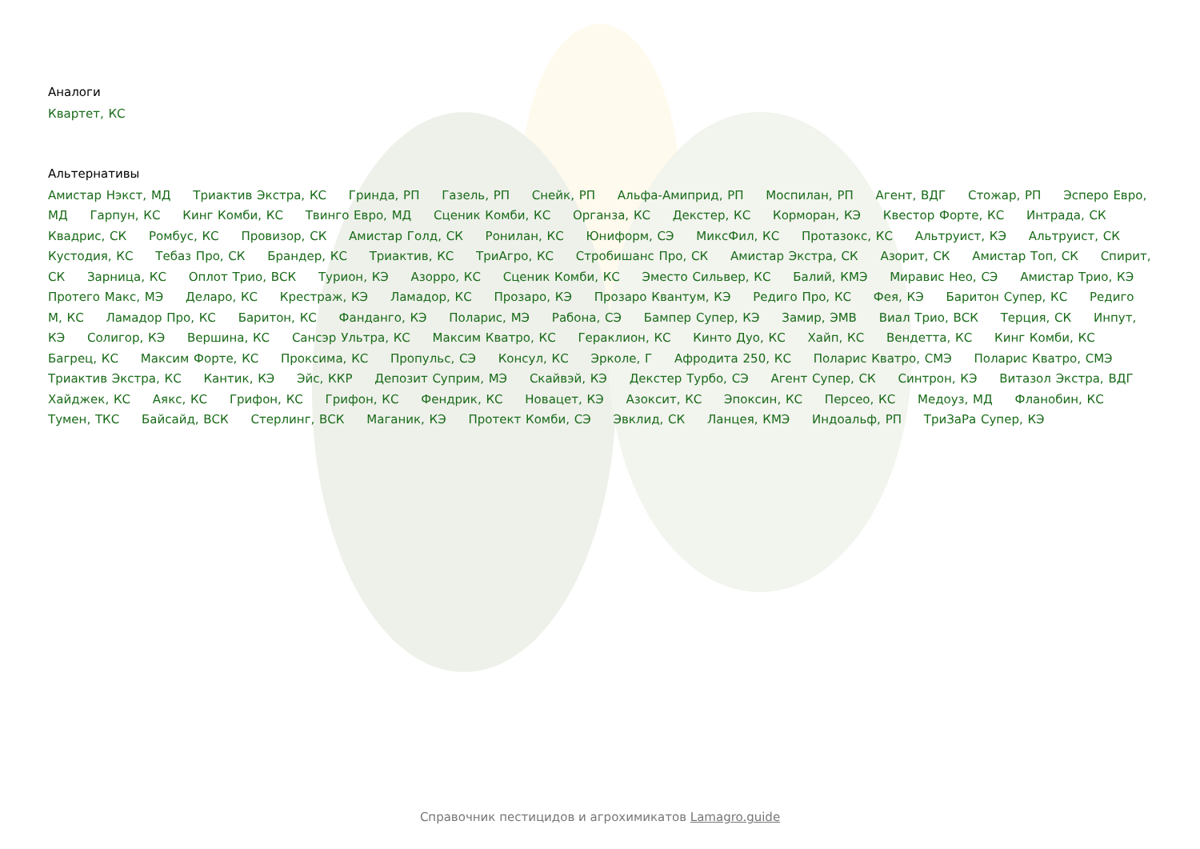Аналоги
Квартет, КС
Альтернативы
Амистар Нэкст, МД Триактив Экстра, КС Гринда, РП Газель, РП Снейк, РП Альфа-Амиприд, РП Моспилан, РП Агент, ВДГ Стожар, РП Эсперо Евро, МД Гарпун, КС Кинг Комби, КС Твинго Евро, МД Сценик Комби, КС Органза, КС Декстер, КС Корморан, КЭ Квестор Форте, КС Интрада, СК Квадрис, СК Ромбус, КС Провизор, СК Амистар Голд, СК Ронилан, КС Юниформ, СЭ МиксФил, КС Протазокс, КС Альтруист, КЭ Альтруист, СК Кустодия, КС Тебаз Про, СК Брандер, КС Триактив, КС ТриАгро, КС Стробишанс Про, СК Амистар Экстра, СК Азорит, СК Амистар Топ, СК Спирит, СК Зарница, КС Оплот Трио, ВСК Турион, КЭ Азорро, КС Сценик Комби, КС Эместо Сильвер, КС Балий, КМЭ Миравис Нео, СЭ Амистар Трио, КЭ Протего Макс, МЭ Деларо, КС Крестраж, КЭ Ламадор, КС Прозаро, КЭ Прозаро Квантум, КЭ Редиго Про, КС Фея, КЭ Баритон Супер, КС Редиго М, КС Ламадор Про, КС Баритон, КС Фанданго, КЭ Поларис, МЭ Рабона, СЭ Бампер Супер, КЭ Замир, ЭМВ Виал Трио, ВСК Терция, СК Инпут, КЭ Солигор, КЭ Вершина, КС Сансэр Ультра, КС Максим Кватро, КС Гераклион, КС Кинто Дуо, КС Хайп, КС Вендетта, КС Кинг Комби, КС Багрец, КС Максим Форте, КС Проксима, КС Пропульс, СЭ Консул, КС Эрколе, Г Афродита 250, КС Поларис Кватро, СМЭ Поларис Кватро, СМЭ Триактив Экстра, КС Кантик, КЭ Эйс, ККР Депозит Суприм, МЭ Скайвэй, КЭ Декстер Турбо, СЭ Агент Супер, СК Синтрон, КЭ Витазол Экстра, ВДГ Хайджек, КС Аякс, КС Грифон, КС Грифон, КС Фендрик, КС Новацет, КЭ Азоксит, КС Эпоксин, КС Персео, КС Медоуз, МД Фланобин, КС Тумен, ТКС Байсайд, ВСК Стерлинг, ВСК Маганик, КЭ Протект Комби, СЭ Эвклид, СК Ланцея, КМЭ Индоальф, РП ТриЗаРа Супер, КЭ
Справочник пестицидов и агрохимикатов Lamagro.guide